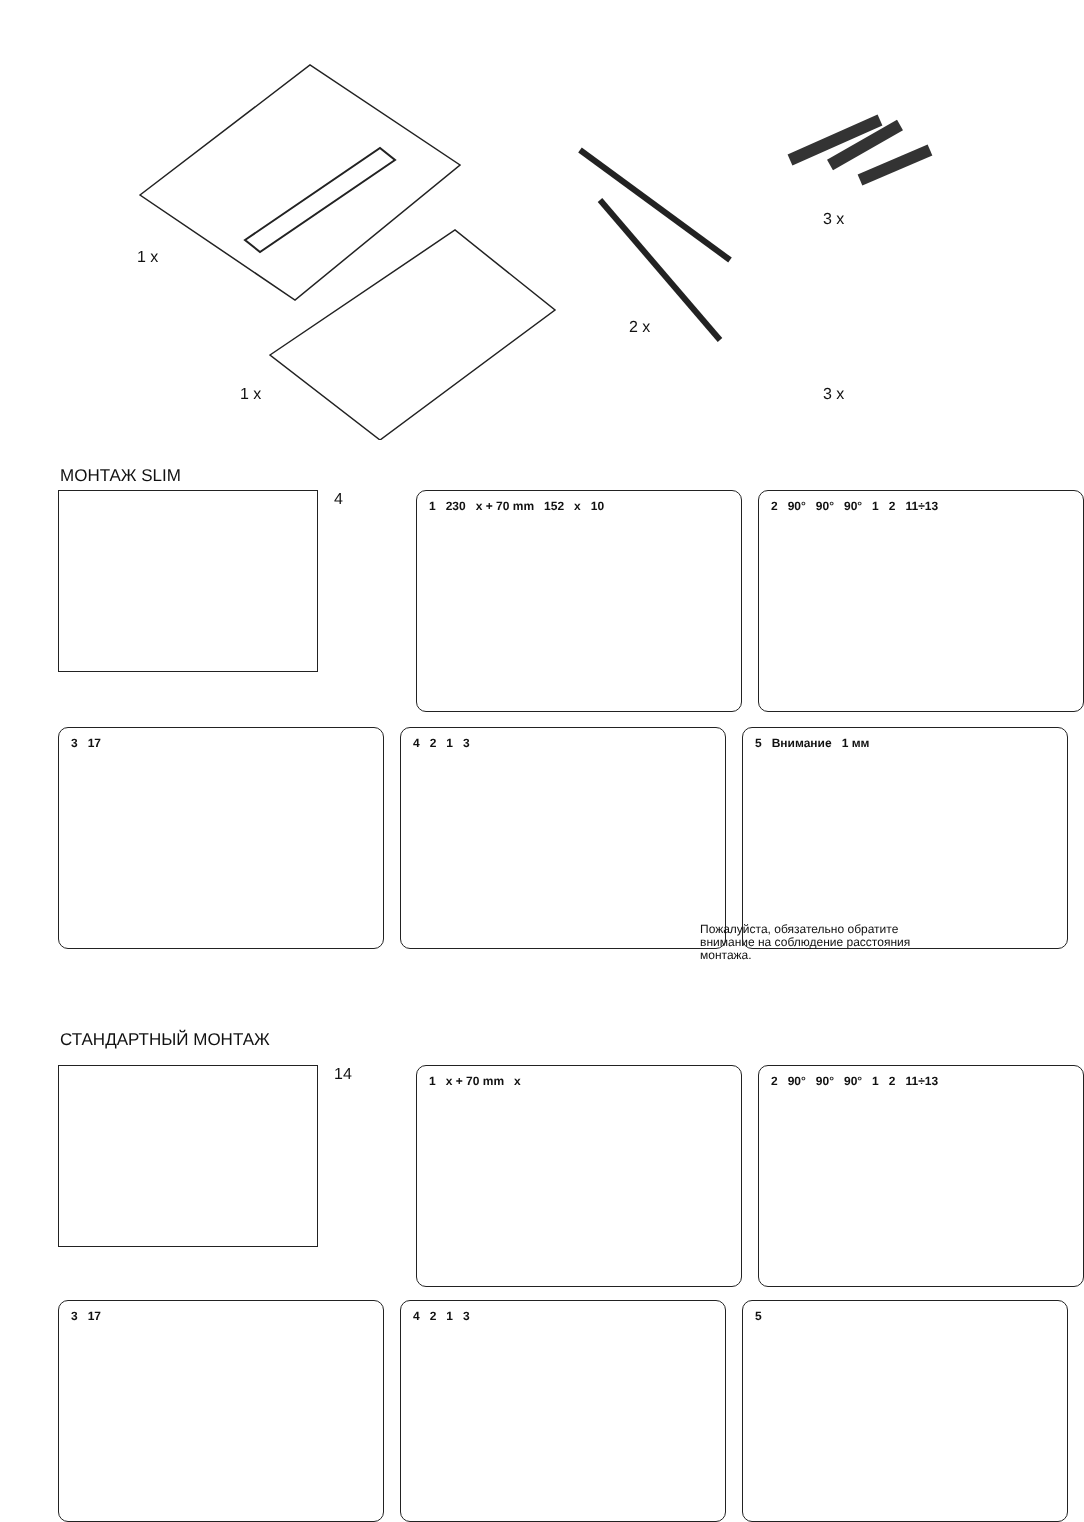1 x
1 x
2 x
3 x
3 x
МОНТАЖ SLIM
4
1 230 x + 70 mm 152 x 10
2 90° 90° 90° 1 2 11÷13
3 17
4 2 1 3
5 Внимание 1 мм
Пожалуйста, обязательно обратите
внимание на соблюдение расстояния
монтажа.
СТАНДАРТНЫЙ МОНТАЖ
14
1 x + 70 mm x
2 90° 90° 90° 1 2 11÷13
3 17
4 2 1 3
5